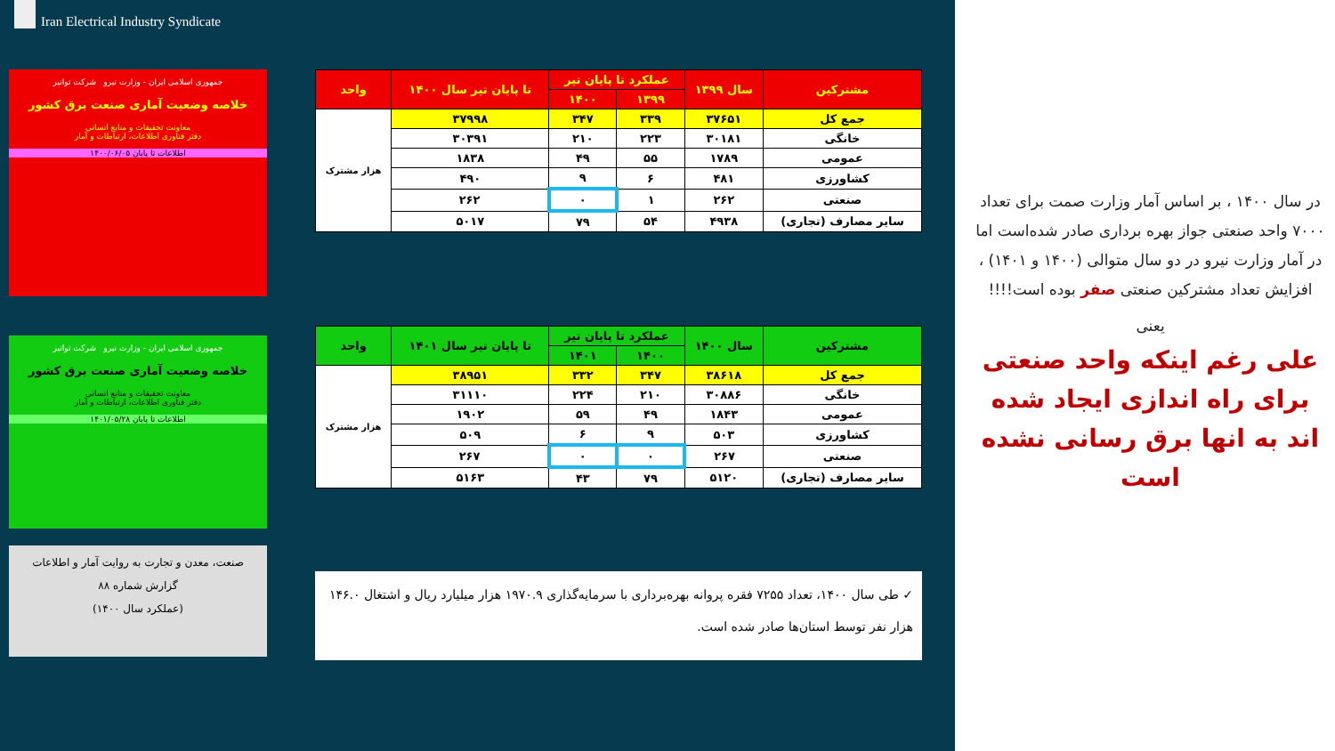Iran Electrical Industry Syndicate
جمهوری اسلامی ایران - وزارت نیرو شرکت توانیر
خلاصه وضعیت آماری صنعت برق کشور
معاونت تحقیقات و منابع انسانی
دفتر فناوری اطلاعات، ارتباطات و آمار
اطلاعات تا پایان ۱۴۰۰/۰۶/۰۵
جمهوری اسلامی ایران - وزارت نیرو شرکت توانیر
خلاصه وضعیت آماری صنعت برق کشور
معاونت تحقیقات و منابع انسانی
دفتر فناوری اطلاعات، ارتباطات و آمار
اطلاعات تا پایان ۱۴۰۱/۰۵/۲۸
صنعت، معدن و تجارت به روایت آمار و اطلاعات
گزارش شماره ۸۸
(عملکرد سال ۱۴۰۰)
| مشترکین | سال ۱۳۹۹ | عملکرد تا پایان تیر | | تا پایان تیر سال ۱۴۰۰ | واحد |
| --- | --- | --- | --- | --- | --- |
| | | ۱۳۹۹ | ۱۴۰۰ | | |
| جمع کل | ۳۷۶۵۱ | ۳۳۹ | ۳۴۷ | ۳۷۹۹۸ | هزار مشترک |
| خانگی | ۳۰۱۸۱ | ۲۲۳ | ۲۱۰ | ۳۰۳۹۱ | |
| عمومی | ۱۷۸۹ | ۵۵ | ۴۹ | ۱۸۳۸ | |
| کشاورزی | ۴۸۱ | ۶ | ۹ | ۴۹۰ | |
| صنعتی | ۲۶۲ | ۱ | ۰ | ۲۶۲ | |
| سایر مصارف (تجاری) | ۴۹۳۸ | ۵۴ | ۷۹ | ۵۰۱۷ | |
| مشترکین | سال ۱۴۰۰ | عملکرد تا پایان تیر | | تا پایان تیر سال ۱۴۰۱ | واحد |
| --- | --- | --- | --- | --- | --- |
| | | ۱۴۰۰ | ۱۴۰۱ | | |
| جمع کل | ۳۸۶۱۸ | ۳۴۷ | ۳۳۲ | ۳۸۹۵۱ | هزار مشترک |
| خانگی | ۳۰۸۸۶ | ۲۱۰ | ۲۲۴ | ۳۱۱۱۰ | |
| عمومی | ۱۸۴۳ | ۴۹ | ۵۹ | ۱۹۰۲ | |
| کشاورزی | ۵۰۳ | ۹ | ۶ | ۵۰۹ | |
| صنعتی | ۲۶۷ | ۰ | ۰ | ۲۶۷ | |
| سایر مصارف (تجاری) | ۵۱۲۰ | ۷۹ | ۴۳ | ۵۱۶۳ | |
✓ طی سال ۱۴۰۰، تعداد ۷۲۵۵ فقره پروانه بهره‌برداری با سرمایه‌گذاری ۱۹۷۰.۹ هزار میلیارد ریال و اشتغال ۱۴۶.۰ هزار نفر توسط استان‌ها صادر شده است.
در سال ۱۴۰۰ ، بر اساس آمار وزارت صمت برای تعداد ۷۰۰۰ واحد صنعتی جواز بهره برداری صادر شده‌است اما
در آمار وزارت نیرو در دو سال متوالی (۱۴۰۰ و ۱۴۰۱) ، افزایش تعداد مشترکین صنعتی صفر بوده است!!!!
یعنی
علی رغم اینکه واحد صنعتی برای راه اندازی ایجاد شده اند به انها برق رسانی نشده است